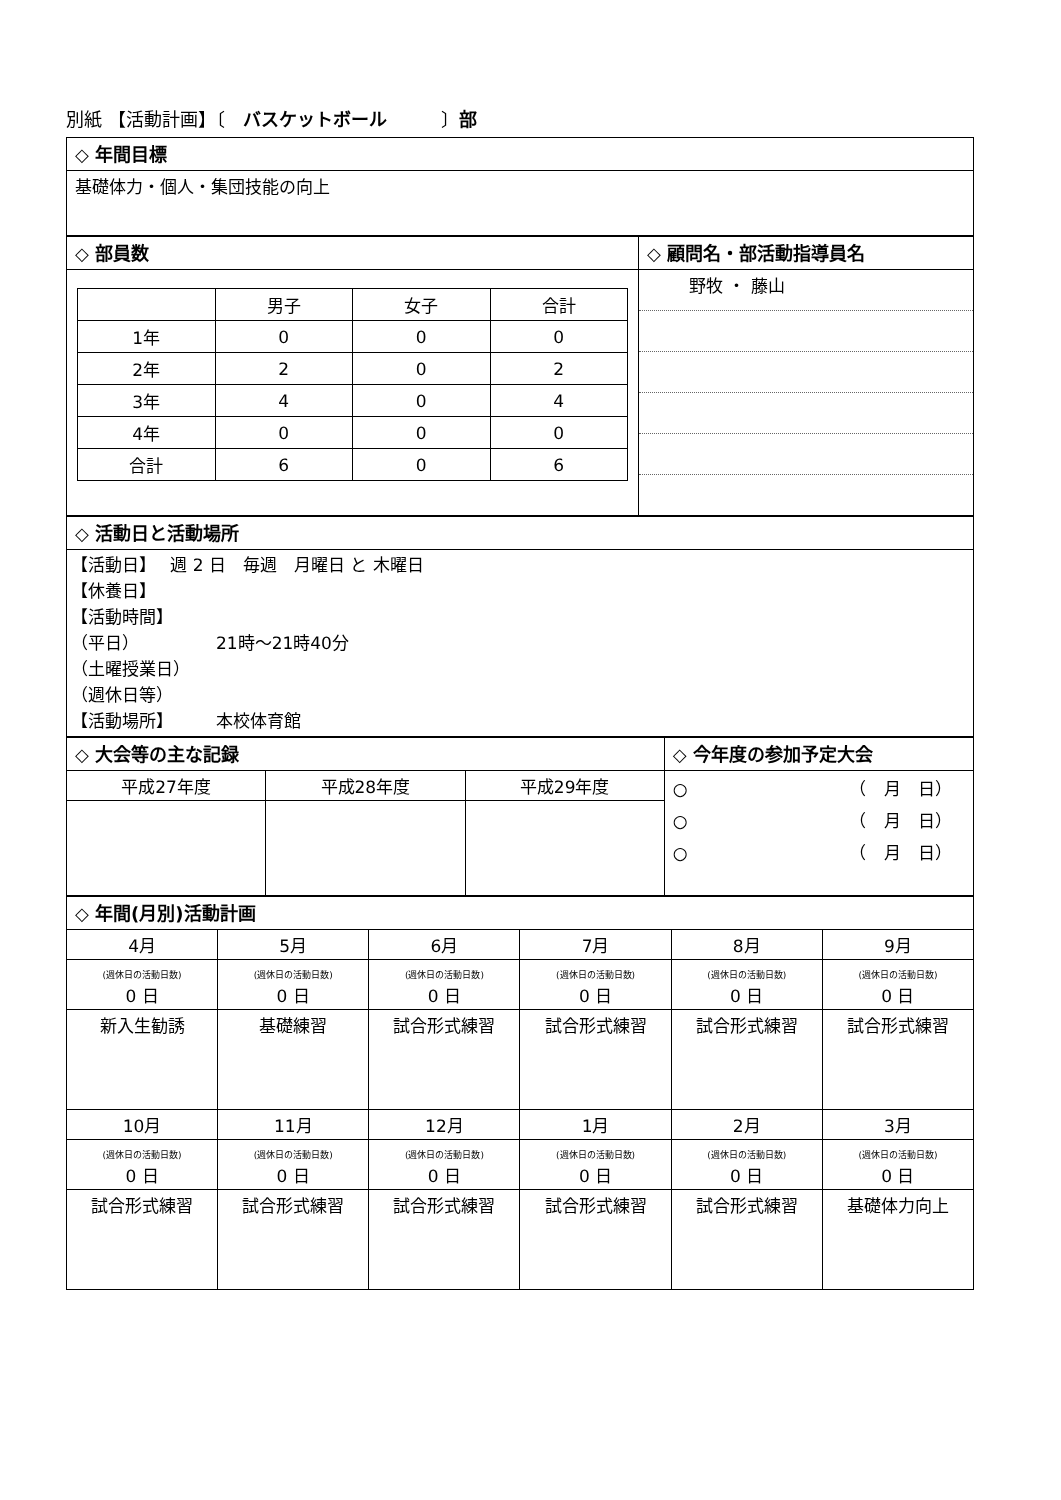別紙 【活動計画】〔　バスケットボール　　　〕部
| ◇ 年間目標 |
| 基礎体力・個人・集団技能の向上 |
| ◇ 部員数 | ◇ 顧問名・部活動指導員名 |
| / / 男子 / 女子 / 合計 / / 1年 / 0 / 0 / 0 / / 2年 / 2 / 0 / 2 / / 3年 / 4 / 0 / 4 / / 4年 / 0 / 0 / 0 / / 合計 / 6 / 0 / 6 / | / 野牧 ・ 藤山 / |
| ◇ 活動日と活動場所 |
| 【活動日】 週 2 日 毎週 月曜日 と 木曜日 【休養日】 【活動時間】 （平日） 21時～21時40分 （土曜授業日） （週休日等） 【活動場所】 本校体育館 |
| ◇ 大会等の主な記録 | | | ◇ 今年度の参加予定大会 |
| 平成27年度 | 平成28年度 | 平成29年度 | ○ （ 月 日） ○ （ 月 日） ○ （ 月 日） |
| ◇ 年間(月別)活動計画 | | | | | |
| 4月 | 5月 | 6月 | 7月 | 8月 | 9月 |
| (週休日の活動日数) 0 日 | (週休日の活動日数) 0 日 | (週休日の活動日数) 0 日 | (週休日の活動日数) 0 日 | (週休日の活動日数) 0 日 | (週休日の活動日数) 0 日 |
| 新入生勧誘 | 基礎練習 | 試合形式練習 | 試合形式練習 | 試合形式練習 | 試合形式練習 |
| 10月 | 11月 | 12月 | 1月 | 2月 | 3月 |
| (週休日の活動日数) 0 日 | (週休日の活動日数) 0 日 | (週休日の活動日数) 0 日 | (週休日の活動日数) 0 日 | (週休日の活動日数) 0 日 | (週休日の活動日数) 0 日 |
| 試合形式練習 | 試合形式練習 | 試合形式練習 | 試合形式練習 | 試合形式練習 | 基礎体力向上 |